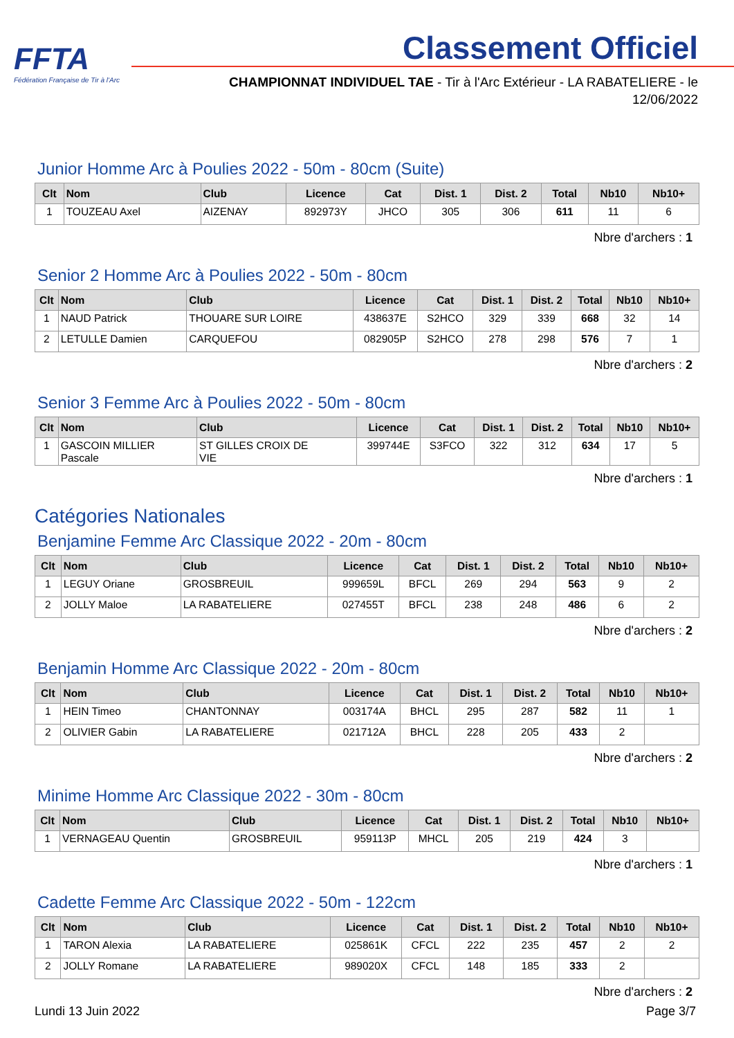FFTA
Fédération Française de Tir à l'Arc
Classement Officiel
CHAMPIONNAT INDIVIDUEL TAE - Tir à l'Arc Extérieur - LA RABATELIERE - le 12/06/2022
Junior Homme Arc à Poulies 2022 - 50m - 80cm (Suite)
| Clt | Nom | Club | Licence | Cat | Dist. 1 | Dist. 2 | Total | Nb10 | Nb10+ |
| --- | --- | --- | --- | --- | --- | --- | --- | --- | --- |
| 1 | TOUZEAU Axel | AIZENAY | 892973Y | JHCO | 305 | 306 | 611 | 11 | 6 |
Nbre d'archers : 1
Senior 2 Homme Arc à Poulies 2022 - 50m - 80cm
| Clt | Nom | Club | Licence | Cat | Dist. 1 | Dist. 2 | Total | Nb10 | Nb10+ |
| --- | --- | --- | --- | --- | --- | --- | --- | --- | --- |
| 1 | NAUD Patrick | THOUARE SUR LOIRE | 438637E | S2HCO | 329 | 339 | 668 | 32 | 14 |
| 2 | LETULLE Damien | CARQUEFOU | 082905P | S2HCO | 278 | 298 | 576 | 7 | 1 |
Nbre d'archers : 2
Senior 3 Femme Arc à Poulies 2022 - 50m - 80cm
| Clt | Nom | Club | Licence | Cat | Dist. 1 | Dist. 2 | Total | Nb10 | Nb10+ |
| --- | --- | --- | --- | --- | --- | --- | --- | --- | --- |
| 1 | GASCOIN MILLIER Pascale | ST GILLES CROIX DE VIE | 399744E | S3FCO | 322 | 312 | 634 | 17 | 5 |
Nbre d'archers : 1
Catégories Nationales
Benjamine Femme Arc Classique 2022 - 20m - 80cm
| Clt | Nom | Club | Licence | Cat | Dist. 1 | Dist. 2 | Total | Nb10 | Nb10+ |
| --- | --- | --- | --- | --- | --- | --- | --- | --- | --- |
| 1 | LEGUY Oriane | GROSBREUIL | 999659L | BFCL | 269 | 294 | 563 | 9 | 2 |
| 2 | JOLLY Maloe | LA RABATELIERE | 027455T | BFCL | 238 | 248 | 486 | 6 | 2 |
Nbre d'archers : 2
Benjamin Homme Arc Classique 2022 - 20m - 80cm
| Clt | Nom | Club | Licence | Cat | Dist. 1 | Dist. 2 | Total | Nb10 | Nb10+ |
| --- | --- | --- | --- | --- | --- | --- | --- | --- | --- |
| 1 | HEIN Timeo | CHANTONNAY | 003174A | BHCL | 295 | 287 | 582 | 11 | 1 |
| 2 | OLIVIER Gabin | LA RABATELIERE | 021712A | BHCL | 228 | 205 | 433 | 2 | |
Nbre d'archers : 2
Minime Homme Arc Classique 2022 - 30m - 80cm
| Clt | Nom | Club | Licence | Cat | Dist. 1 | Dist. 2 | Total | Nb10 | Nb10+ |
| --- | --- | --- | --- | --- | --- | --- | --- | --- | --- |
| 1 | VERNAGEAU Quentin | GROSBREUIL | 959113P | MHCL | 205 | 219 | 424 | 3 | |
Nbre d'archers : 1
Cadette Femme Arc Classique 2022 - 50m - 122cm
| Clt | Nom | Club | Licence | Cat | Dist. 1 | Dist. 2 | Total | Nb10 | Nb10+ |
| --- | --- | --- | --- | --- | --- | --- | --- | --- | --- |
| 1 | TARON Alexia | LA RABATELIERE | 025861K | CFCL | 222 | 235 | 457 | 2 | 2 |
| 2 | JOLLY Romane | LA RABATELIERE | 989020X | CFCL | 148 | 185 | 333 | 2 | |
Nbre d'archers : 2
Lundi 13 Juin 2022 Page 3/7